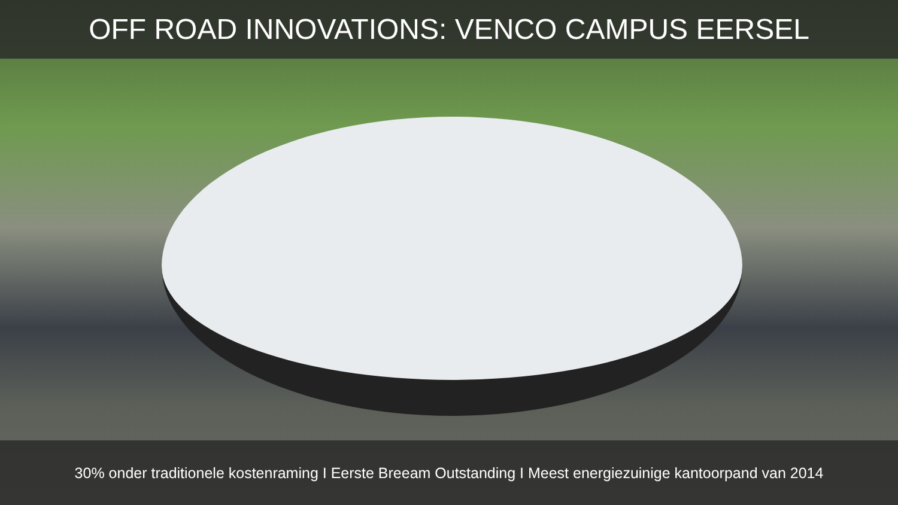OFF ROAD INNOVATIONS: VENCO CAMPUS EERSEL
30% onder traditionele kostenraming I Eerste Breeam Outstanding I Meest energiezuinige kantoorpand van 2014